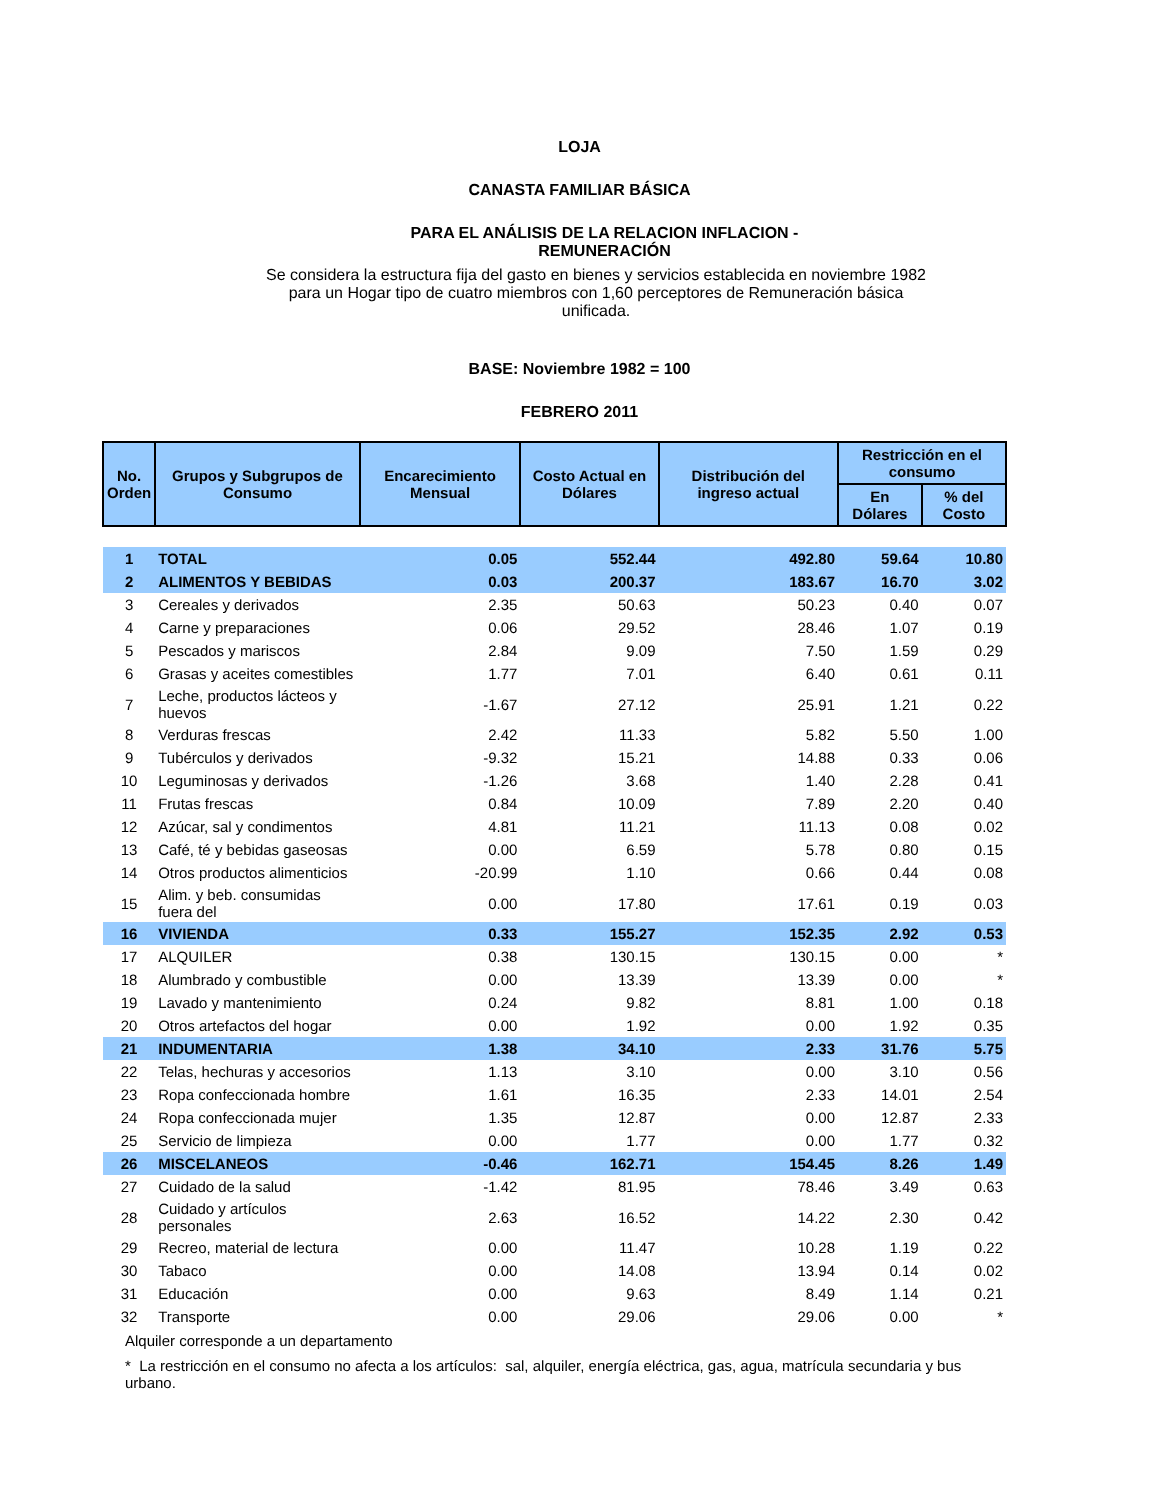LOJA
CANASTA FAMILIAR BÁSICA
PARA EL ANÁLISIS DE LA RELACION INFLACION -
REMUNERACIÓN
Se considera la estructura fija del gasto en bienes y servicios establecida en noviembre 1982 para un Hogar tipo de cuatro miembros con 1,60 perceptores de Remuneración básica unificada.
BASE: Noviembre 1982 = 100
FEBRERO 2011
| No. Orden | Grupos y Subgrupos de Consumo | Encarecimiento Mensual | Costo Actual en Dólares | Distribución del ingreso actual | Restricción en el consumo | |
| --- | --- | --- | --- | --- | --- | --- |
| | | | | | En Dólares | % del Costo |
| 1 | TOTAL | 0.05 | 552.44 | 492.80 | 59.64 | 10.80 |
| 2 | ALIMENTOS Y BEBIDAS | 0.03 | 200.37 | 183.67 | 16.70 | 3.02 |
| 3 | Cereales y derivados | 2.35 | 50.63 | 50.23 | 0.40 | 0.07 |
| 4 | Carne y preparaciones | 0.06 | 29.52 | 28.46 | 1.07 | 0.19 |
| 5 | Pescados y mariscos | 2.84 | 9.09 | 7.50 | 1.59 | 0.29 |
| 6 | Grasas y aceites comestibles | 1.77 | 7.01 | 6.40 | 0.61 | 0.11 |
| 7 | Leche, productos lácteos y huevos | -1.67 | 27.12 | 25.91 | 1.21 | 0.22 |
| 8 | Verduras frescas | 2.42 | 11.33 | 5.82 | 5.50 | 1.00 |
| 9 | Tubérculos y derivados | -9.32 | 15.21 | 14.88 | 0.33 | 0.06 |
| 10 | Leguminosas y derivados | -1.26 | 3.68 | 1.40 | 2.28 | 0.41 |
| 11 | Frutas frescas | 0.84 | 10.09 | 7.89 | 2.20 | 0.40 |
| 12 | Azúcar, sal y condimentos | 4.81 | 11.21 | 11.13 | 0.08 | 0.02 |
| 13 | Café, té y bebidas gaseosas | 0.00 | 6.59 | 5.78 | 0.80 | 0.15 |
| 14 | Otros productos alimenticios | -20.99 | 1.10 | 0.66 | 0.44 | 0.08 |
| 15 | Alim. y beb. consumidas fuera del | 0.00 | 17.80 | 17.61 | 0.19 | 0.03 |
| 16 | VIVIENDA | 0.33 | 155.27 | 152.35 | 2.92 | 0.53 |
| 17 | ALQUILER | 0.38 | 130.15 | 130.15 | 0.00 | * |
| 18 | Alumbrado y combustible | 0.00 | 13.39 | 13.39 | 0.00 | * |
| 19 | Lavado y mantenimiento | 0.24 | 9.82 | 8.81 | 1.00 | 0.18 |
| 20 | Otros artefactos del hogar | 0.00 | 1.92 | 0.00 | 1.92 | 0.35 |
| 21 | INDUMENTARIA | 1.38 | 34.10 | 2.33 | 31.76 | 5.75 |
| 22 | Telas, hechuras y accesorios | 1.13 | 3.10 | 0.00 | 3.10 | 0.56 |
| 23 | Ropa confeccionada hombre | 1.61 | 16.35 | 2.33 | 14.01 | 2.54 |
| 24 | Ropa confeccionada mujer | 1.35 | 12.87 | 0.00 | 12.87 | 2.33 |
| 25 | Servicio de limpieza | 0.00 | 1.77 | 0.00 | 1.77 | 0.32 |
| 26 | MISCELANEOS | -0.46 | 162.71 | 154.45 | 8.26 | 1.49 |
| 27 | Cuidado de la salud | -1.42 | 81.95 | 78.46 | 3.49 | 0.63 |
| 28 | Cuidado y artículos personales | 2.63 | 16.52 | 14.22 | 2.30 | 0.42 |
| 29 | Recreo, material de lectura | 0.00 | 11.47 | 10.28 | 1.19 | 0.22 |
| 30 | Tabaco | 0.00 | 14.08 | 13.94 | 0.14 | 0.02 |
| 31 | Educación | 0.00 | 9.63 | 8.49 | 1.14 | 0.21 |
| 32 | Transporte | 0.00 | 29.06 | 29.06 | 0.00 | * |
Alquiler corresponde a un departamento
* La restricción en el consumo no afecta a los artículos: sal, alquiler, energía eléctrica, gas, agua, matrícula secundaria y bus urbano.